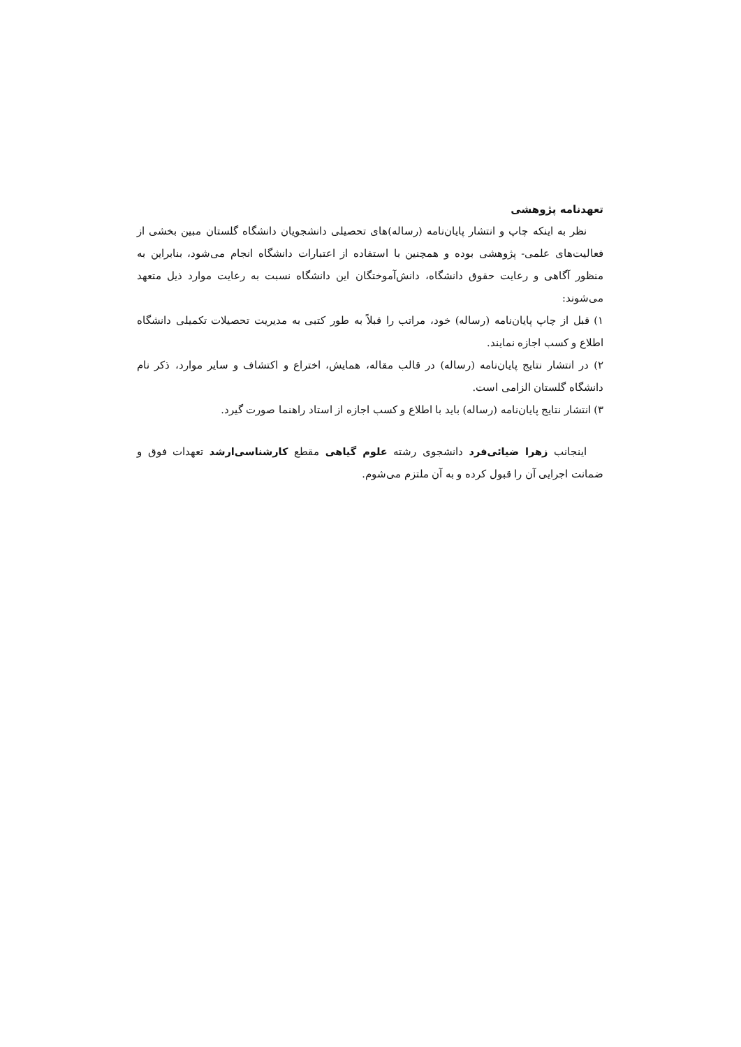تعهدنامه پژوهشی
نظر به اینکه چاپ و انتشار پایان‌نامه (رساله)های تحصیلی دانشجویان دانشگاه گلستان مبین بخشی از فعالیت‌های علمی- پژوهشی بوده و همچنین با استفاده از اعتبارات دانشگاه انجام می‌شود، بنابراین به منظور آگاهی و رعایت حقوق دانشگاه، دانش‌آموختگان این دانشگاه نسبت به رعایت موارد ذیل متعهد می‌شوند:
۱) قبل از چاپ پایان‌نامه (رساله) خود، مراتب را قبلاً به طور کتبی به مدیریت تحصیلات تکمیلی دانشگاه اطلاع و کسب اجازه نمایند.
۲) در انتشار نتایج پایان‌نامه (رساله) در قالب مقاله، همایش، اختراع و اکتشاف و سایر موارد، ذکر نام دانشگاه گلستان الزامی است.
۳) انتشار نتایج پایان‌نامه (رساله) باید با اطلاع و کسب اجازه از استاد راهنما صورت گیرد.
اینجانب زهرا ضیائی‌فرد دانشجوی رشته علوم گیاهی مقطع کارشناسی‌ارشد تعهدات فوق و ضمانت اجرایی آن را قبول کرده و به آن ملتزم می‌شوم.